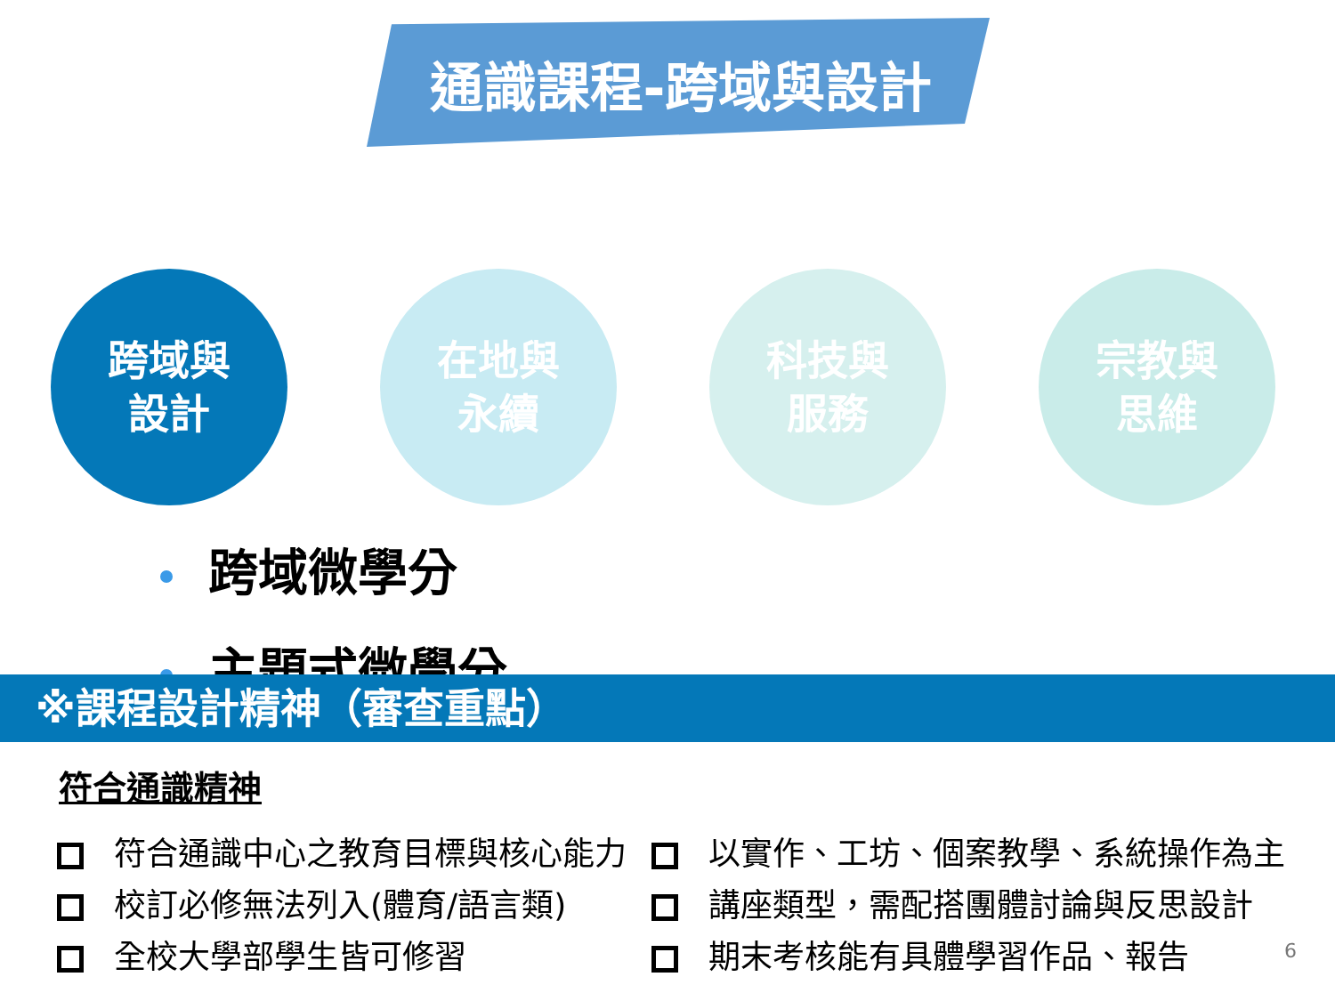通識課程-跨域與設計
跨域與
設計
在地與
永續
科技與
服務
宗教與
思維
跨域微學分
主題式微學分
※課程設計精神（審查重點）
符合通識精神
符合通識中心之教育目標與核心能力
以實作、工坊、個案教學、系統操作為主
校訂必修無法列入(體育/語言類)
講座類型，需配搭團體討論與反思設計
全校大學部學生皆可修習
期末考核能有具體學習作品、報告
6